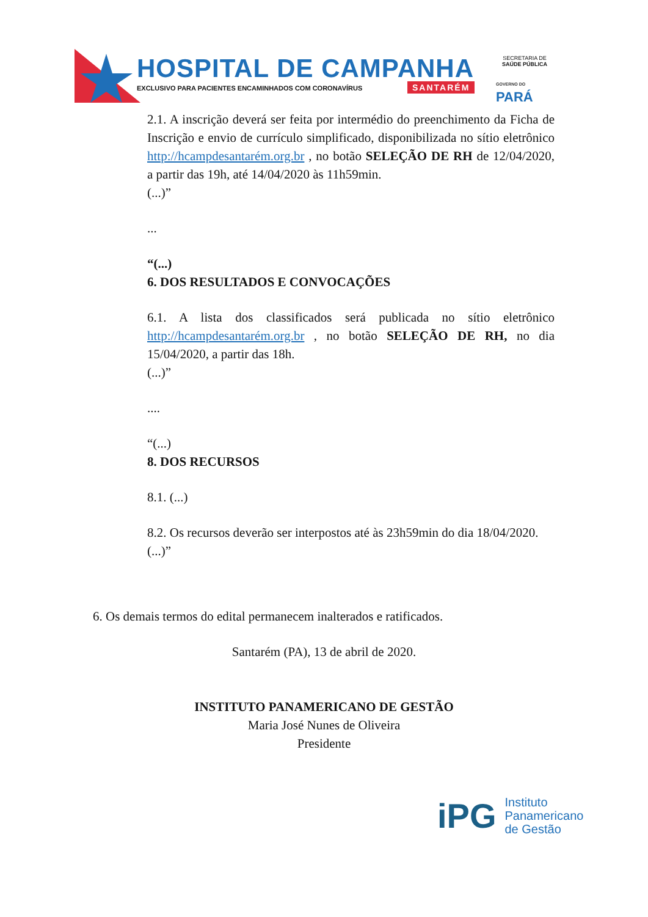HOSPITAL DE CAMPANHA
EXCLUSIVO PARA PACIENTES ENCAMINHADOS COM CORONAVÍRUS
SANTARÉM
SECRETARIA DE
SAÚDE PÚBLICA
GOVERNO DO
PARÁ
2.1. A inscrição deverá ser feita por intermédio do preenchimento da Ficha de Inscrição e envio de currículo simplificado, disponibilizada no sítio eletrônico http://hcampdesantarém.org.br , no botão SELEÇÃO DE RH de 12/04/2020, a partir das 19h, até 14/04/2020 às 11h59min.
(...)”
...
“(...)
6. DOS RESULTADOS E CONVOCAÇÕES
6.1. A lista dos classificados será publicada no sítio eletrônico http://hcampdesantarém.org.br , no botão SELEÇÃO DE RH, no dia 15/04/2020, a partir das 18h.
(...)”
....
“(...)
8. DOS RECURSOS
8.1. (...)
8.2. Os recursos deverão ser interpostos até às 23h59min do dia 18/04/2020.
(...)”
6. Os demais termos do edital permanecem inalterados e ratificados.
Santarém (PA), 13 de abril de 2020.
INSTITUTO PANAMERICANO DE GESTÃO
Maria José Nunes de Oliveira
Presidente
iPG
Instituto
Panamericano
de Gestão